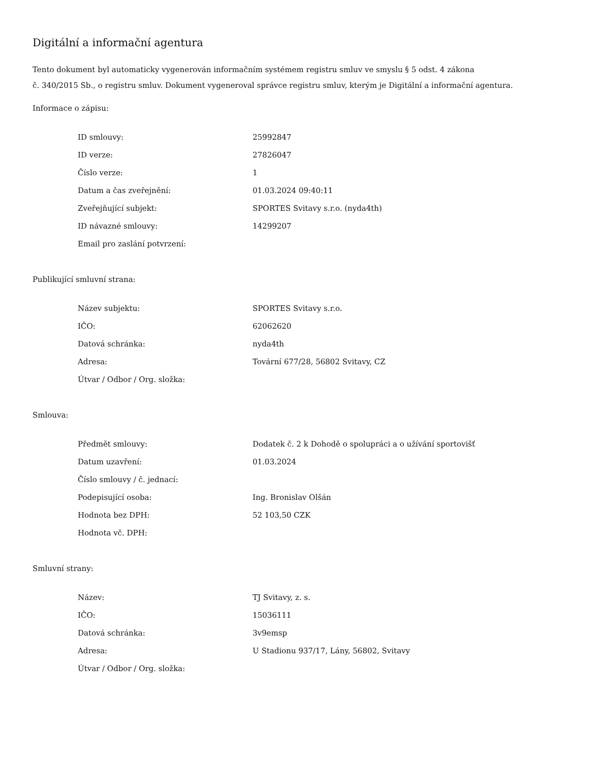Digitální a informační agentura
Tento dokument byl automaticky vygenerován informačním systémem registru smluv ve smyslu § 5 odst. 4 zákona
č. 340/2015 Sb., o registru smluv. Dokument vygeneroval správce registru smluv, kterým je Digitální a informační agentura.
Informace o zápisu:
| ID smlouvy: | 25992847 |
| ID verze: | 27826047 |
| Číslo verze: | 1 |
| Datum a čas zveřejnění: | 01.03.2024 09:40:11 |
| Zveřejňující subjekt: | SPORTES Svitavy s.r.o. (nyda4th) |
| ID návazné smlouvy: | 14299207 |
| Email pro zaslání potvrzení: | |
Publikující smluvní strana:
| Název subjektu: | SPORTES Svitavy s.r.o. |
| IČO: | 62062620 |
| Datová schránka: | nyda4th |
| Adresa: | Tovární 677/28, 56802 Svitavy, CZ |
| Útvar / Odbor / Org. složka: | |
Smlouva:
| Předmět smlouvy: | Dodatek č. 2 k Dohodě o spolupráci a o užívání sportovišť |
| Datum uzavření: | 01.03.2024 |
| Číslo smlouvy / č. jednací: | |
| Podepisující osoba: | Ing. Bronislav Olšán |
| Hodnota bez DPH: | 52 103,50 CZK |
| Hodnota vč. DPH: | |
Smluvní strany:
| Název: | TJ Svitavy, z. s. |
| IČO: | 15036111 |
| Datová schránka: | 3v9emsp |
| Adresa: | U Stadionu 937/17, Lány, 56802, Svitavy |
| Útvar / Odbor / Org. složka: | |